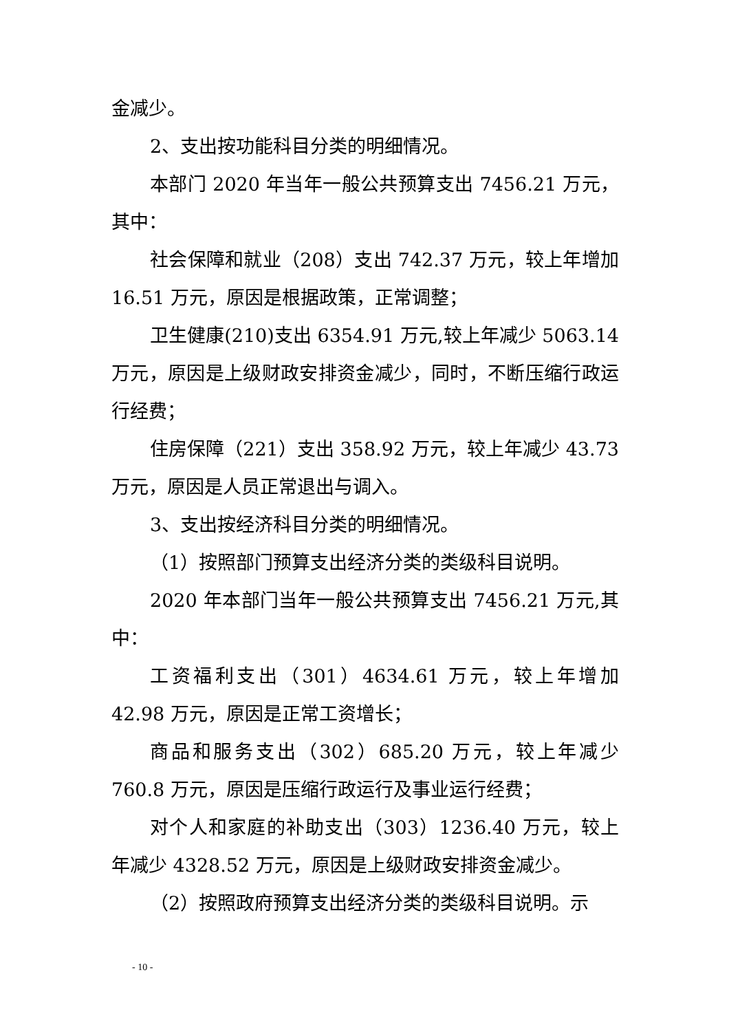金减少。
2、支出按功能科目分类的明细情况。
本部门 2020 年当年一般公共预算支出 7456.21 万元，其中：
社会保障和就业（208）支出 742.37 万元，较上年增加 16.51 万元，原因是根据政策，正常调整；
卫生健康(210)支出 6354.91 万元,较上年减少 5063.14 万元，原因是上级财政安排资金减少，同时，不断压缩行政运行经费；
住房保障（221）支出 358.92 万元，较上年减少 43.73 万元，原因是人员正常退出与调入。
3、支出按经济科目分类的明细情况。
（1）按照部门预算支出经济分类的类级科目说明。
2020 年本部门当年一般公共预算支出 7456.21 万元,其中：
工资福利支出（301）4634.61 万元，较上年增加 42.98 万元，原因是正常工资增长；
商品和服务支出（302）685.20 万元，较上年减少 760.8 万元，原因是压缩行政运行及事业运行经费；
对个人和家庭的补助支出（303）1236.40 万元，较上年减少 4328.52 万元，原因是上级财政安排资金减少。
（2）按照政府预算支出经济分类的类级科目说明。示
- 10 -